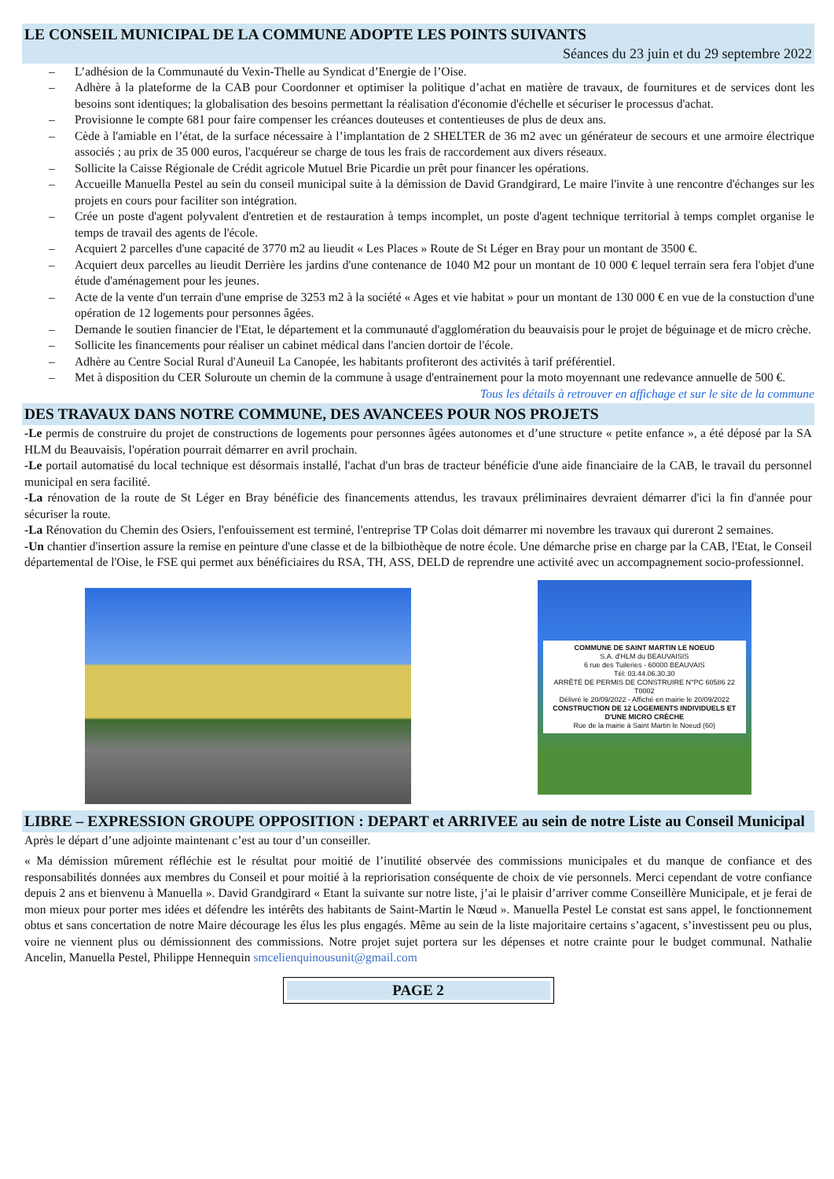LE CONSEIL MUNICIPAL DE LA COMMUNE ADOPTE LES POINTS SUIVANTS
Séances du 23 juin et du 29 septembre 2022
– L’adhésion de la Communauté du Vexin-Thelle au Syndicat d’Energie de l’Oise.
– Adhère à la plateforme de la CAB pour Coordonner et optimiser la politique d’achat en matière de travaux, de fournitures et de services dont les besoins sont identiques; la globalisation des besoins permettant la réalisation d'économie d'échelle et sécuriser le processus d'achat.
– Provisionne le compte 681 pour faire compenser les créances douteuses et contentieuses de plus de deux ans.
– Cède à l'amiable en l’état, de la surface nécessaire à l’implantation de 2 SHELTER de 36 m2 avec un générateur de secours et une armoire électrique associés ; au prix de 35 000 euros, l'acquéreur se charge de tous les frais de raccordement aux divers réseaux.
– Sollicite la Caisse Régionale de Crédit agricole Mutuel Brie Picardie un prêt pour financer les opérations.
– Accueille Manuella Pestel au sein du conseil municipal suite à la démission de David Grandgirard, Le maire l'invite à une rencontre d'échanges sur les projets en cours pour faciliter son intégration.
– Crée un poste d'agent polyvalent d'entretien et de restauration à temps incomplet, un poste d'agent technique territorial à temps complet organise le temps de travail des agents de l'école.
– Acquiert 2 parcelles d'une capacité de 3770 m2 au lieudit « Les Places » Route de St Léger en Bray pour un montant de 3500 €.
– Acquiert deux parcelles au lieudit Derrière les jardins d'une contenance de 1040 M2 pour un montant de 10 000 € lequel terrain sera fera l'objet d'une étude d'aménagement pour les jeunes.
– Acte de la vente d'un terrain d'une emprise de 3253 m2 à la société « Ages et vie habitat » pour un montant de 130 000 € en vue de la constuction d'une opération de 12 logements pour personnes âgées.
– Demande le soutien financier de l'Etat, le département et la communauté d'agglomération du beauvaisis pour le projet de béguinage et de micro crèche.
– Sollicite les financements pour réaliser un cabinet médical dans l'ancien dortoir de l'école.
– Adhère au Centre Social Rural d'Auneuil La Canopée, les habitants profiteront des activités à tarif préférentiel.
– Met à disposition du CER Soluroute un chemin de la commune à usage d'entrainement pour la moto moyennant une redevance annuelle de 500 €.
Tous les détails à retrouver en affichage et sur le site de la commune
DES TRAVAUX DANS NOTRE COMMUNE, DES AVANCEES POUR NOS PROJETS
-Le permis de construire du projet de constructions de logements pour personnes âgées autonomes et d’une structure « petite enfance », a été déposé par la SA HLM du Beauvaisis, l'opération pourrait démarrer en avril prochain.
-Le portail automatisé du local technique est désormais installé, l'achat d'un bras de tracteur bénéficie d'une aide financiaire de la CAB, le travail du personnel municipal en sera facilité.
-La rénovation de la route de St Léger en Bray bénéficie des financements attendus, les travaux préliminaires devraient démarrer d'ici la fin d'année pour sécuriser la route.
-La Rénovation du Chemin des Osiers, l'enfouissement est terminé, l'entreprise TP Colas doit démarrer mi novembre les travaux qui dureront 2 semaines.
-Un chantier d'insertion assure la remise en peinture d'une classe et de la bilbiothèque de notre école. Une démarche prise en charge par la CAB, l'Etat, le Conseil départemental de l'Oise, le FSE qui permet aux bénéficiaires du RSA, TH, ASS, DELD de reprendre une activité avec un accompagnement socio-professionnel.
COMMUNE DE SAINT MARTIN LE NOEUD
S.A. d'HLM du BEAUVAISIS
6 rue des Tuileries - 60000 BEAUVAIS
Tél: 03.44.06.30.30
ARRÊTÉ DE PERMIS DE CONSTRUIRE N°PC 60586 22 T0002
Délivré le 20/09/2022 - Affiché en mairie le 20/09/2022
CONSTRUCTION DE 12 LOGEMENTS INDIVIDUELS ET D'UNE MICRO CRÈCHE
Rue de la mairie à Saint Martin le Noeud (60)
LIBRE – EXPRESSION GROUPE OPPOSITION : DEPART et ARRIVEE au sein de notre Liste au Conseil Municipal
Après le départ d’une adjointe maintenant c’est au tour d’un conseiller.
« Ma démission mûrement réfléchie est le résultat pour moitié de l’inutilité observée des commissions municipales et du manque de confiance et des responsabilités données aux membres du Conseil et pour moitié à la repriorisation conséquente de choix de vie personnels. Merci cependant de votre confiance depuis 2 ans et bienvenu à Manuella ». David Grandgirard « Etant la suivante sur notre liste, j’ai le plaisir d’arriver comme Conseillère Municipale, et je ferai de mon mieux pour porter mes idées et défendre les intérêts des habitants de Saint-Martin le Nœud ». Manuella Pestel Le constat est sans appel, le fonctionnement obtus et sans concertation de notre Maire décourage les élus les plus engagés. Même au sein de la liste majoritaire certains s’agacent, s’investissent peu ou plus, voire ne viennent plus ou démissionnent des commissions. Notre projet sujet portera sur les dépenses et notre crainte pour le budget communal. Nathalie Ancelin, Manuella Pestel, Philippe Hennequin smcelienquinousunit@gmail.com
PAGE 2